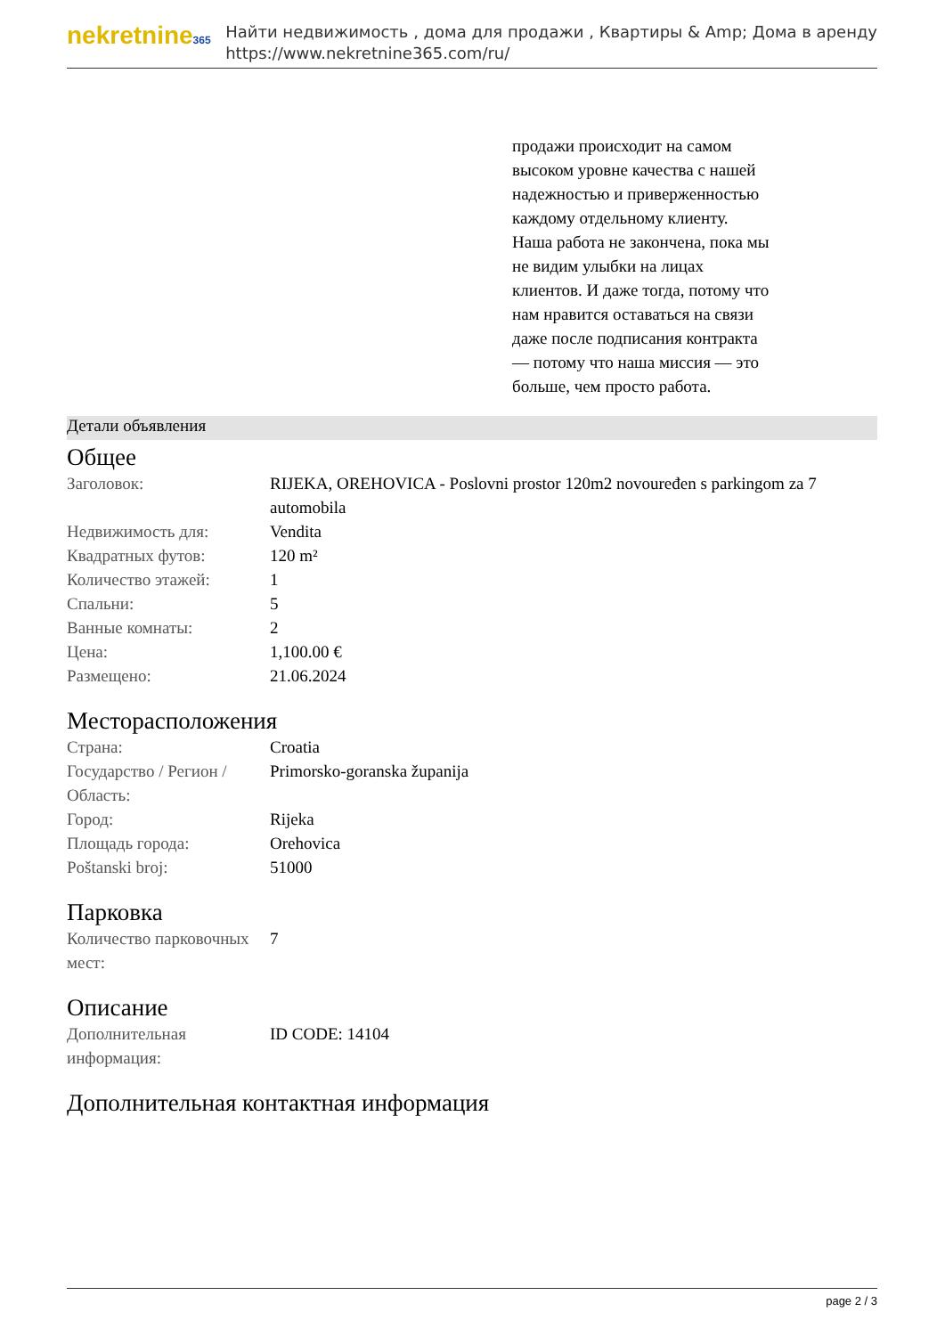nekretnine365
Найти недвижимость , дома для продажи , Квартиры & Amp; Дома в аренду
https://www.nekretnine365.com/ru/
продажи происходит на самом высоком уровне качества с нашей надежностью и приверженностью каждому отдельному клиенту. Наша работа не закончена, пока мы не видим улыбки на лицах клиентов. И даже тогда, потому что нам нравится оставаться на связи даже после подписания контракта — потому что наша миссия — это больше, чем просто работа.
Детали объявления
Общее
| Заголовок: | RIJEKA, OREHOVICA - Poslovni prostor 120m2 novouređen s parkingom za 7 automobila |
| Недвижимость для: | Vendita |
| Квадратных футов: | 120 m² |
| Количество этажей: | 1 |
| Спальни: | 5 |
| Ванные комнаты: | 2 |
| Цена: | 1,100.00 € |
| Размещено: | 21.06.2024 |
Месторасположения
| Страна: | Croatia |
| Государство / Регион / Область: | Primorsko-goranska županija |
| Город: | Rijeka |
| Площадь города: | Orehovica |
| Poštanski broj: | 51000 |
Парковка
| Количество парковочных мест: | 7 |
Описание
| Дополнительная информация: | ID CODE: 14104 |
Дополнительная контактная информация
page 2 / 3